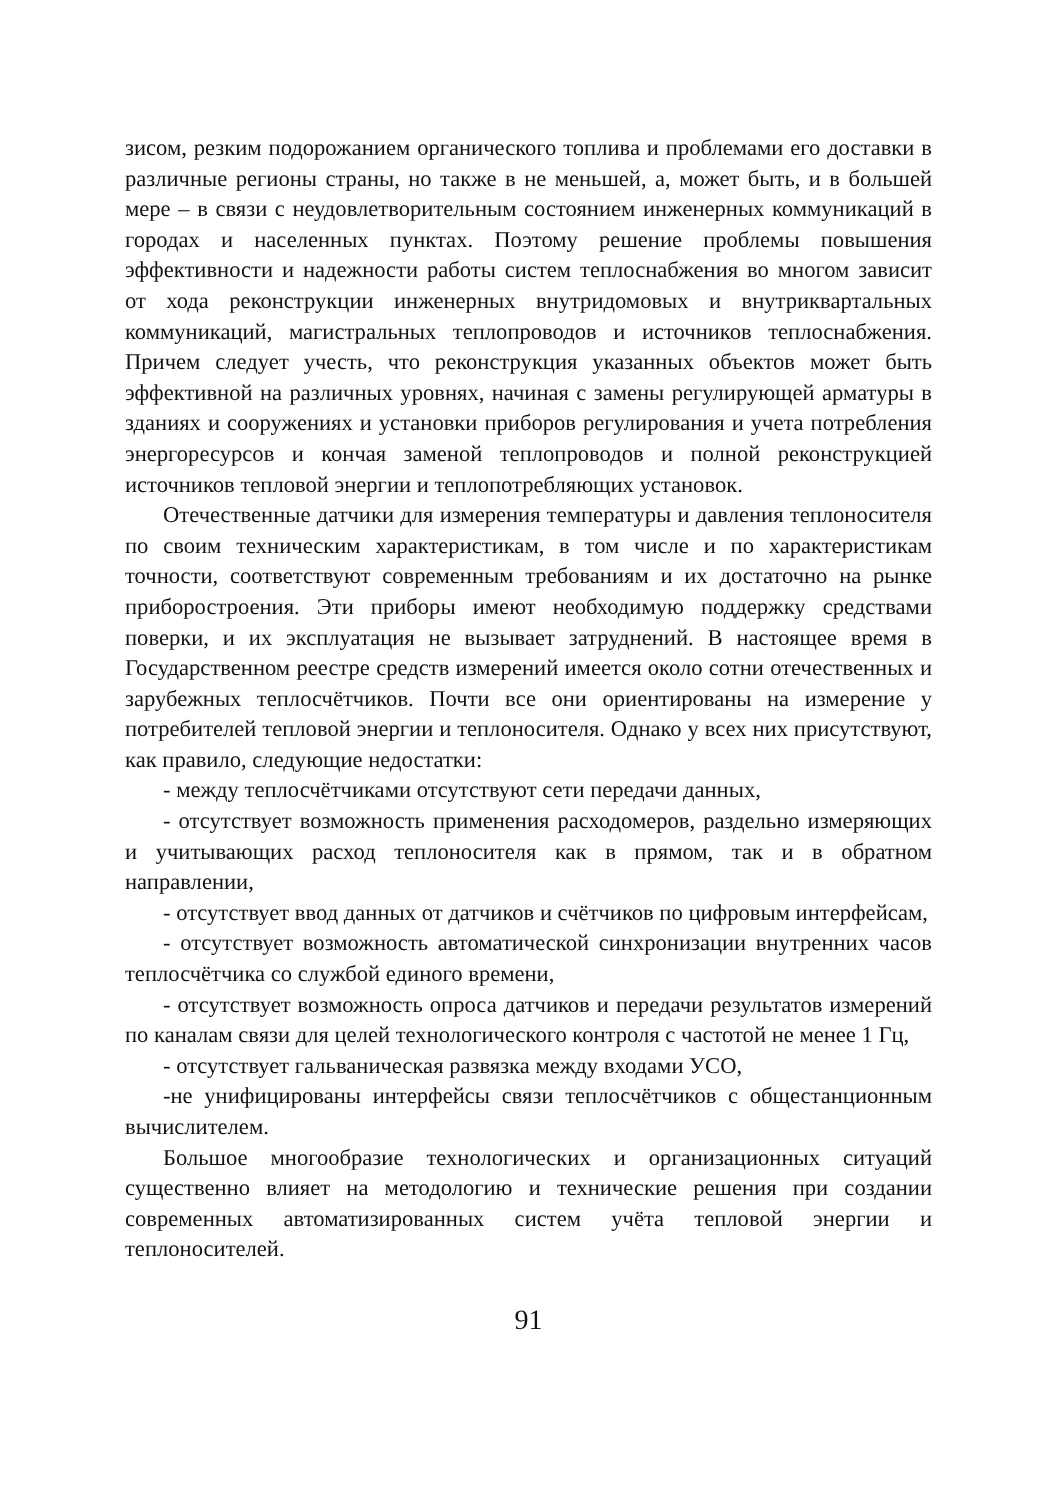зисом, резким подорожанием органического топлива и проблемами его доставки в различные регионы страны, но также в не меньшей, а, может быть, и в большей мере – в связи с неудовлетворительным состоянием инженерных коммуникаций в городах и населенных пунктах. Поэтому решение проблемы повышения эффективности и надежности работы систем теплоснабжения во многом зависит от хода реконструкции инженерных внутридомовых и внутриквартальных коммуникаций, магистральных теплопроводов и источников теплоснабжения. Причем следует учесть, что реконструкция указанных объектов может быть эффективной на различных уровнях, начиная с замены регулирующей арматуры в зданиях и сооружениях и установки приборов регулирования и учета потребления энергоресурсов и кончая заменой теплопроводов и полной реконструкцией источников тепловой энергии и теплопотребляющих установок.
Отечественные датчики для измерения температуры и давления теплоносителя по своим техническим характеристикам, в том числе и по характеристикам точности, соответствуют современным требованиям и их достаточно на рынке приборостроения. Эти приборы имеют необходимую поддержку средствами поверки, и их эксплуатация не вызывает затруднений. В настоящее время в Государственном реестре средств измерений имеется около сотни отечественных и зарубежных теплосчётчиков. Почти все они ориентированы на измерение у потребителей тепловой энергии и теплоносителя. Однако у всех них присутствуют, как правило, следующие недостатки:
- между теплосчётчиками отсутствуют сети передачи данных,
- отсутствует возможность применения расходомеров, раздельно измеряющих и учитывающих расход теплоносителя как в прямом, так и в обратном направлении,
- отсутствует ввод данных от датчиков и счётчиков по цифровым интерфейсам,
- отсутствует возможность автоматической синхронизации внутренних часов теплосчётчика со службой единого времени,
- отсутствует возможность опроса датчиков и передачи результатов измерений по каналам связи для целей технологического контроля с частотой не менее 1 Гц,
- отсутствует гальваническая развязка между входами УСО,
-не унифицированы интерфейсы связи теплосчётчиков с общестанционным вычислителем.
Большое многообразие технологических и организационных ситуаций существенно влияет на методологию и технические решения при создании современных автоматизированных систем учёта тепловой энергии и теплоносителей.
91